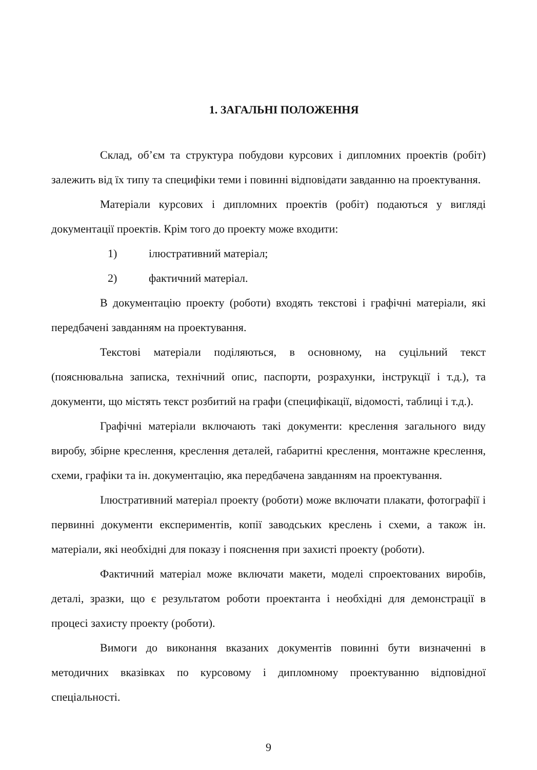1. ЗАГАЛЬНІ ПОЛОЖЕННЯ
Склад, об’єм та структура побудови курсових і дипломних проектів (робіт) залежить від їх типу та специфіки теми і повинні відповідати завданню на проектування.
Матеріали курсових і дипломних проектів (робіт) подаються у вигляді документації проектів. Крім того до проекту може входити:
1) ілюстративний матеріал;
2) фактичний матеріал.
В документацію проекту (роботи) входять текстові і графічні матеріали, які передбачені завданням на проектування.
Текстові матеріали поділяються, в основному, на суцільний текст (пояснювальна записка, технічний опис, паспорти, розрахунки, інструкції і т.д.), та документи, що містять текст розбитий на графи (специфікації, відомості, таблиці і т.д.).
Графічні матеріали включають такі документи: креслення загального виду виробу, збірне креслення, креслення деталей, габаритні креслення, монтажне креслення, схеми, графіки та ін. документацію, яка передбачена завданням на проектування.
Ілюстративний матеріал проекту (роботи) може включати плакати, фотографії і первинні документи експериментів, копії заводських креслень і схеми, а також ін. матеріали, які необхідні для показу і пояснення при захисті проекту (роботи).
Фактичний матеріал може включати макети, моделі спроектованих виробів, деталі, зразки, що є результатом роботи проектанта і необхідні для демонстрації в процесі захисту проекту (роботи).
Вимоги до виконання вказаних документів повинні бути визначенні в методичних вказівках по курсовому і дипломному проектуванню відповідної спеціальності.
9